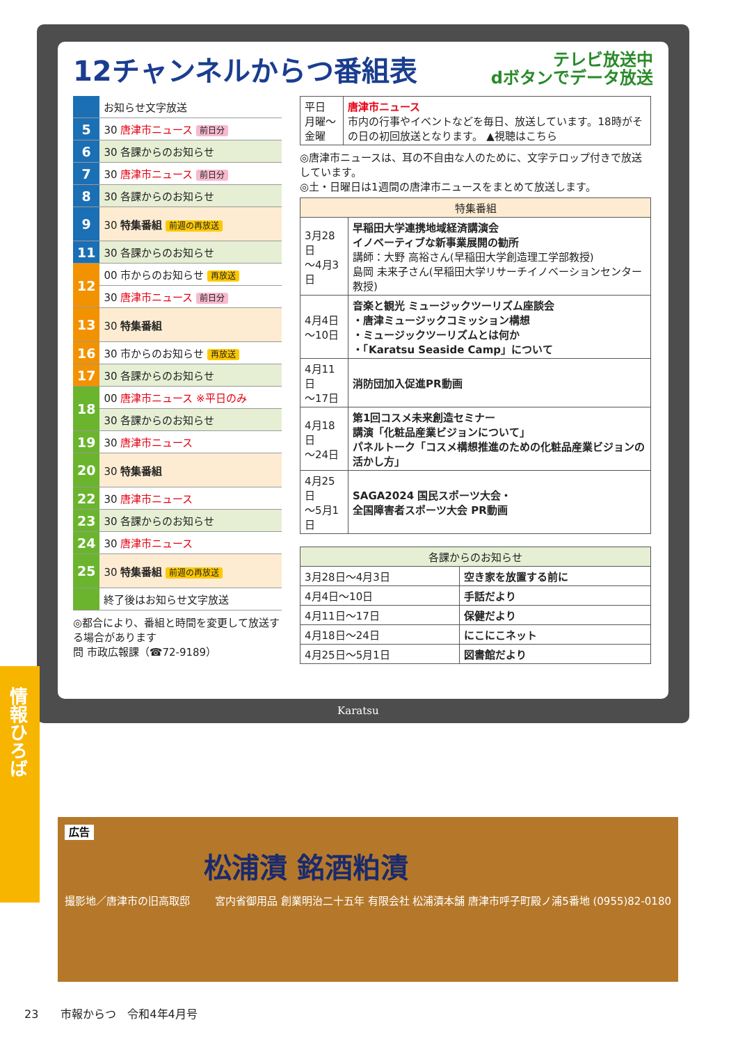情報ひろば
12チャンネルからつ番組表 テレビ放送中
dボタンでデータ放送
| | お知らせ文字放送 |
| 5 | 30 唐津市ニュース 前日分 |
| 6 | 30 各課からのお知らせ |
| 7 | 30 唐津市ニュース 前日分 |
| 8 | 30 各課からのお知らせ |
| 9 | 30 特集番組 前週の再放送 |
| 11 | 30 各課からのお知らせ |
| 12 | 00 市からのお知らせ 再放送 |
| | 30 唐津市ニュース 前日分 |
| 13 | 30 特集番組 |
| 16 | 30 市からのお知らせ 再放送 |
| 17 | 30 各課からのお知らせ |
| 18 | 00 唐津市ニュース ※平日のみ |
| | 30 各課からのお知らせ |
| 19 | 30 唐津市ニュース |
| 20 | 30 特集番組 |
| 22 | 30 唐津市ニュース |
| 23 | 30 各課からのお知らせ |
| 24 | 30 唐津市ニュース |
| 25 | 30 特集番組 前週の再放送 |
| | 終了後はお知らせ文字放送 |
◎都合により、番組と時間を変更して放送する場合があります
問 市政広報課（☎72-9189）
| 平日 月曜～金曜 | 唐津市ニュース 市内の行事やイベントなどを毎日、放送しています。18時がその日の初回放送となります。 ▲視聴はこちら |
◎唐津市ニュースは、耳の不自由な人のために、文字テロップ付きで放送しています。
◎土・日曜日は1週間の唐津市ニュースをまとめて放送します。
| 特集番組 | |
| --- | --- |
| 3月28日 ～4月3日 | 早稲田大学連携地域経済講演会 イノベーティブな新事業展開の勧所 講師：大野 高裕さん(早稲田大学創造理工学部教授) 島岡 未来子さん(早稲田大学リサーチイノベーションセンター教授) |
| 4月4日 ～10日 | 音楽と観光 ミュージックツーリズム座談会 ・唐津ミュージックコミッション構想 ・ミュージックツーリズムとは何か ・「Karatsu Seaside Camp」について |
| 4月11日 ～17日 | 消防団加入促進PR動画 |
| 4月18日 ～24日 | 第1回コスメ未来創造セミナー 講演「化粧品産業ビジョンについて」 パネルトーク「コスメ構想推進のための化粧品産業ビジョンの活かし方」 |
| 4月25日 ～5月1日 | SAGA2024 国民スポーツ大会・ 全国障害者スポーツ大会 PR動画 |
| 各課からのお知らせ | |
| --- | --- |
| 3月28日～4月3日 | 空き家を放置する前に |
| 4月4日～10日 | 手話だより |
| 4月11日～17日 | 保健だより |
| 4月18日～24日 | にこにこネット |
| 4月25日～5月1日 | 図書館だより |
Karatsu
広告
松浦漬 銘酒粕漬
撮影地／唐津市の旧高取邸 宮内省御用品 創業明治二十五年 有限会社 松浦漬本舗 唐津市呼子町殿ノ浦5番地 (0955)82-0180
23　　市報からつ　令和4年4月号